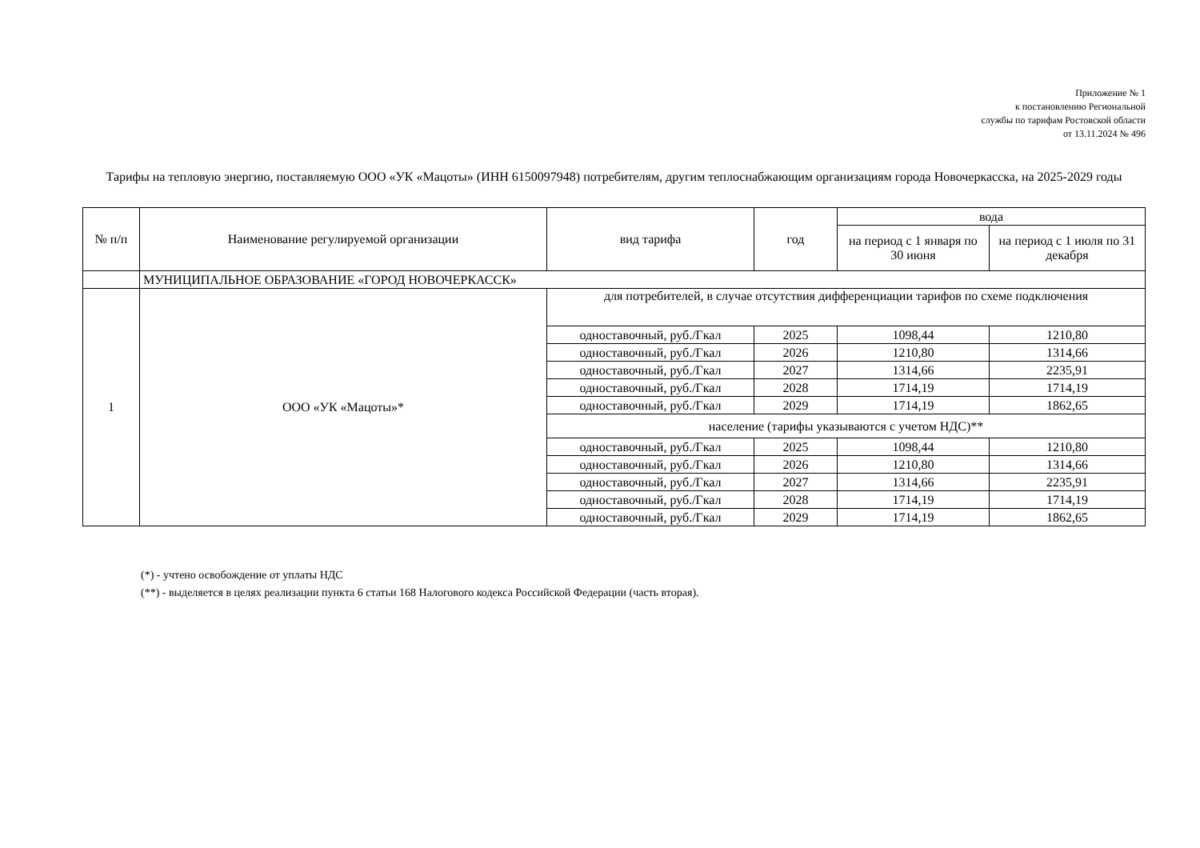Приложение № 1
к постановлению Региональной
службы по тарифам Ростовской области
от 13.11.2024 № 496
Тарифы на тепловую энергию, поставляемую ООО «УК «Мацоты» (ИНН 6150097948) потребителям, другим теплоснабжающим организациям города Новочеркасска, на 2025-2029 годы
| № п/п | Наименование регулируемой организации | вид тарифа | год | вода | |
| --- | --- | --- | --- | --- | --- |
| | | | | на период с 1 января по 30 июня | на период с 1 июля по 31 декабря |
| | МУНИЦИПАЛЬНОЕ ОБРАЗОВАНИЕ «ГОРОД НОВОЧЕРКАССК» | | | | |
| 1 | ООО «УК «Мацоты»* | для потребителей, в случае отсутствия дифференциации тарифов по схеме подключения | | | |
| | | одноставочный, руб./Гкал | 2025 | 1098,44 | 1210,80 |
| | | одноставочный, руб./Гкал | 2026 | 1210,80 | 1314,66 |
| | | одноставочный, руб./Гкал | 2027 | 1314,66 | 2235,91 |
| | | одноставочный, руб./Гкал | 2028 | 1714,19 | 1714,19 |
| | | одноставочный, руб./Гкал | 2029 | 1714,19 | 1862,65 |
| | | население (тарифы указываются с учетом НДС)** | | | |
| | | одноставочный, руб./Гкал | 2025 | 1098,44 | 1210,80 |
| | | одноставочный, руб./Гкал | 2026 | 1210,80 | 1314,66 |
| | | одноставочный, руб./Гкал | 2027 | 1314,66 | 2235,91 |
| | | одноставочный, руб./Гкал | 2028 | 1714,19 | 1714,19 |
| | | одноставочный, руб./Гкал | 2029 | 1714,19 | 1862,65 |
(*) - учтено освобождение от уплаты НДС
(**) - выделяется в целях реализации пункта 6 статьи 168 Налогового кодекса Российской Федерации (часть вторая).